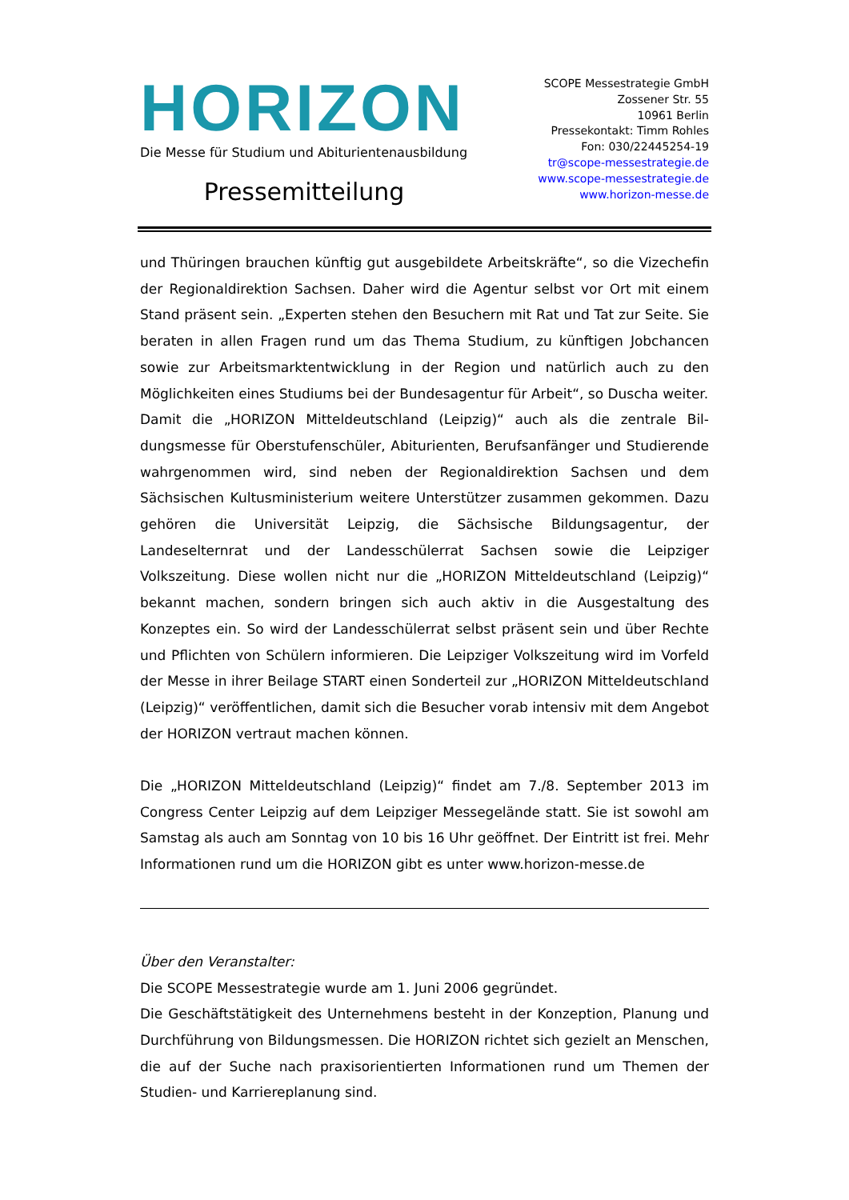HORIZON
Die Messe für Studium und Abiturientenausbildung
Pressemitteilung
SCOPE Messestrategie GmbH
Zossener Str. 55
10961 Berlin
Pressekontakt: Timm Rohles
Fon: 030/22445254-19
tr@scope-messestrategie.de
www.scope-messestrategie.de
www.horizon-messe.de
und Thüringen brauchen künftig gut ausgebildete Arbeitskräfte“, so die Vize­chefin der Regionaldirektion Sachsen. Daher wird die Agentur selbst vor Ort mit einem Stand präsent sein. „Experten stehen den Besuchern mit Rat und Tat zur Seite. Sie beraten in allen Fragen rund um das Thema Studium, zu künftigen Jobchancen sowie zur Arbeitsmarktentwicklung in der Region und natürlich auch zu den Möglichkeiten eines Studiums bei der Bundesagentur für Arbeit“, so Duscha weiter.
Damit die „HORIZON Mitteldeutschland (Leipzig)“ auch als die zentrale Bil­dungsmesse für Oberstufenschüler, Abiturienten, Berufsanfänger und Studie­rende wahrgenommen wird, sind neben der Regionaldirektion Sachsen und dem Sächsischen Kultusministerium weitere Unterstützer zusammen gekom­men. Dazu gehören die Universität Leipzig, die Sächsische Bildungsagentur, der Landeselternrat und der Landesschülerrat Sachsen sowie die Leipziger Volkszeitung. Diese wollen nicht nur die „HORIZON Mitteldeutschland (Leipzig)“ bekannt machen, sondern bringen sich auch aktiv in die Ausgestal­tung des Konzeptes ein. So wird der Landesschülerrat selbst präsent sein und über Rechte und Pflichten von Schülern informieren. Die Leipziger Volkszei­tung wird im Vorfeld der Messe in ihrer Beilage START einen Sonderteil zur „HORIZON Mitteldeutschland (Leipzig)“ veröffentlichen, damit sich die Besu­cher vorab intensiv mit dem Angebot der HORIZON vertraut machen können.
Die „HORIZON Mitteldeutschland (Leipzig)“ findet am 7./8. September 2013 im Congress Center Leipzig auf dem Leipziger Messegelände statt. Sie ist so­wohl am Samstag als auch am Sonntag von 10 bis 16 Uhr geöffnet. Der Ein­tritt ist frei. Mehr Informationen rund um die HORIZON gibt es unter www.horizon-messe.de
Über den Veranstalter:
Die SCOPE Messestrategie wurde am 1. Juni 2006 gegründet.
Die Geschäftstätigkeit des Unternehmens besteht in der Konzeption, Planung und Durchführung von Bildungsmessen. Die HORIZON richtet sich gezielt an Menschen, die auf der Suche nach praxisorientierten Informationen rund um Themen der Studien- und Karriereplanung sind.